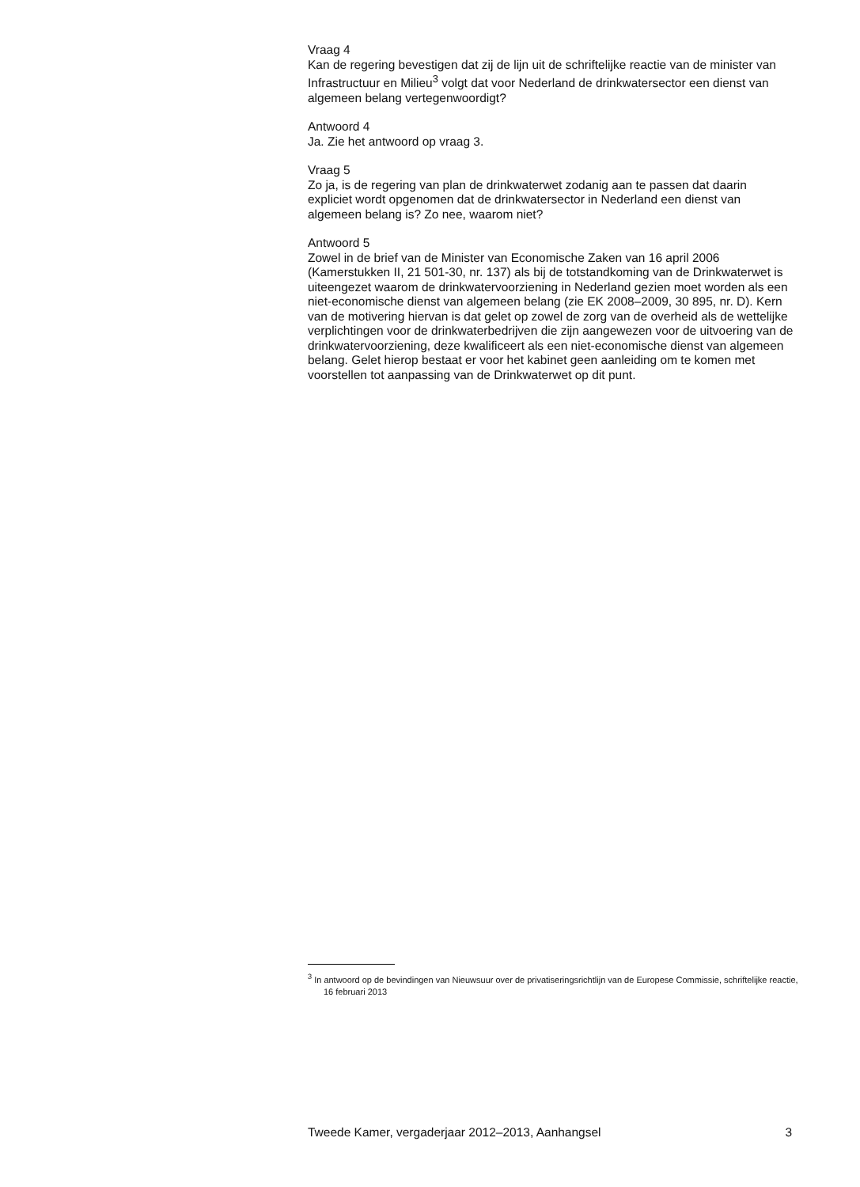Vraag 4
Kan de regering bevestigen dat zij de lijn uit de schriftelijke reactie van de minister van Infrastructuur en Milieu<sup>3</sup> volgt dat voor Nederland de drinkwatersector een dienst van algemeen belang vertegenwoordigt?
Antwoord 4
Ja. Zie het antwoord op vraag 3.
Vraag 5
Zo ja, is de regering van plan de drinkwaterwet zodanig aan te passen dat daarin expliciet wordt opgenomen dat de drinkwatersector in Nederland een dienst van algemeen belang is? Zo nee, waarom niet?
Antwoord 5
Zowel in de brief van de Minister van Economische Zaken van 16 april 2006 (Kamerstukken II, 21 501-30, nr. 137) als bij de totstandkoming van de Drinkwaterwet is uiteengezet waarom de drinkwatervoorziening in Nederland gezien moet worden als een niet-economische dienst van algemeen belang (zie EK 2008–2009, 30 895, nr. D). Kern van de motivering hiervan is dat gelet op zowel de zorg van de overheid als de wettelijke verplichtingen voor de drinkwaterbedrijven die zijn aangewezen voor de uitvoering van de drinkwatervoorziening, deze kwalificeert als een niet-economische dienst van algemeen belang. Gelet hierop bestaat er voor het kabinet geen aanleiding om te komen met voorstellen tot aanpassing van de Drinkwaterwet op dit punt.
<sup>3</sup> In antwoord op de bevindingen van Nieuwsuur over de privatiseringsrichtlijn van de Europese Commissie, schriftelijke reactie, 16 februari 2013
Tweede Kamer, vergaderjaar 2012–2013, Aanhangsel 3